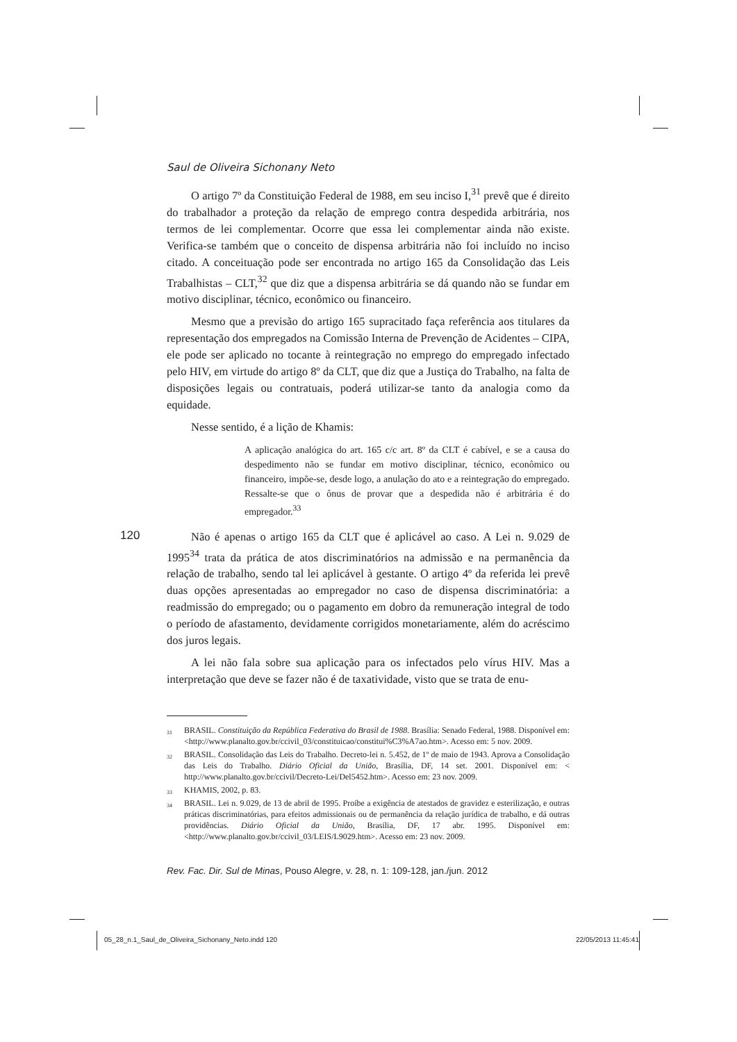Saul de Oliveira Sichonany Neto
O artigo 7º da Constituição Federal de 1988, em seu inciso I,<sup>31</sup> prevê que é direito do trabalhador a proteção da relação de emprego contra despedida arbitrária, nos termos de lei complementar. Ocorre que essa lei complementar ainda não existe. Verifica-se também que o conceito de dispensa arbitrária não foi incluído no inciso citado. A conceituação pode ser encontrada no artigo 165 da Consolidação das Leis Trabalhistas – CLT,<sup>32</sup> que diz que a dispensa arbitrária se dá quando não se fundar em motivo disciplinar, técnico, econômico ou financeiro.
Mesmo que a previsão do artigo 165 supracitado faça referência aos titulares da representação dos empregados na Comissão Interna de Prevenção de Acidentes – CIPA, ele pode ser aplicado no tocante à reintegração no emprego do empregado infectado pelo HIV, em virtude do artigo 8º da CLT, que diz que a Justiça do Trabalho, na falta de disposições legais ou contratuais, poderá utilizar-se tanto da analogia como da equidade.
Nesse sentido, é a lição de Khamis:
A aplicação analógica do art. 165 c/c art. 8º da CLT é cabível, e se a causa do despedimento não se fundar em motivo disciplinar, técnico, econômico ou financeiro, impõe-se, desde logo, a anulação do ato e a reintegração do empregado. Ressalte-se que o ônus de provar que a despedida não é arbitrária é do empregador.<sup>33</sup>
120
Não é apenas o artigo 165 da CLT que é aplicável ao caso. A Lei n. 9.029 de 1995<sup>34</sup> trata da prática de atos discriminatórios na admissão e na permanência da relação de trabalho, sendo tal lei aplicável à gestante. O artigo 4º da referida lei prevê duas opções apresentadas ao empregador no caso de dispensa discriminatória: a readmissão do empregado; ou o pagamento em dobro da remuneração integral de todo o período de afastamento, devidamente corrigidos monetariamente, além do acréscimo dos juros legais.
A lei não fala sobre sua aplicação para os infectados pelo vírus HIV. Mas a interpretação que deve se fazer não é de taxatividade, visto que se trata de enu-
<sup>31</sup> BRASIL. Constituição da República Federativa do Brasil de 1988. Brasília: Senado Federal, 1988. Disponível em: <http://www.planalto.gov.br/ccivil_03/constituicao/constitui%C3%A7ao.htm>. Acesso em: 5 nov. 2009.
<sup>32</sup> BRASIL. Consolidação das Leis do Trabalho. Decreto-lei n. 5.452, de 1º de maio de 1943. Aprova a Consolidação das Leis do Trabalho. Diário Oficial da União, Brasília, DF, 14 set. 2001. Disponível em: < http://www.planalto.gov.br/ccivil/Decreto-Lei/Del5452.htm>. Acesso em: 23 nov. 2009.
<sup>33</sup> KHAMIS, 2002, p. 83.
<sup>34</sup> BRASIL. Lei n. 9.029, de 13 de abril de 1995. Proíbe a exigência de atestados de gravidez e esterilização, e outras práticas discriminatórias, para efeitos admissionais ou de permanência da relação jurídica de trabalho, e dá outras providências. Diário Oficial da União, Brasília, DF, 17 abr. 1995. Disponível em: <http://www.planalto.gov.br/ccivil_03/LEIS/L9029.htm>. Acesso em: 23 nov. 2009.
Rev. Fac. Dir. Sul de Minas, Pouso Alegre, v. 28, n. 1: 109-128, jan./jun. 2012
05_28_n.1_Saul_de_Oliveira_Sichonany_Neto.indd 120 22/05/2013 11:45:41